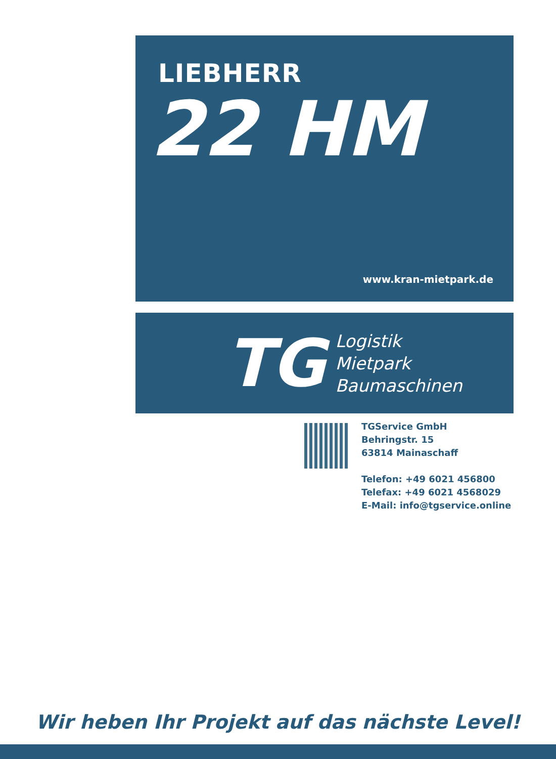LIEBHERR
22 HM
www.kran-mietpark.de
TG
Logistik
Mietpark
Baumaschinen
TGService GmbH
Behringstr. 15
63814 Mainaschaff
Telefon: +49 6021 456800
Telefax: +49 6021 4568029
E-Mail: info@tgservice.online
Wir heben Ihr Projekt auf das nächste Level!